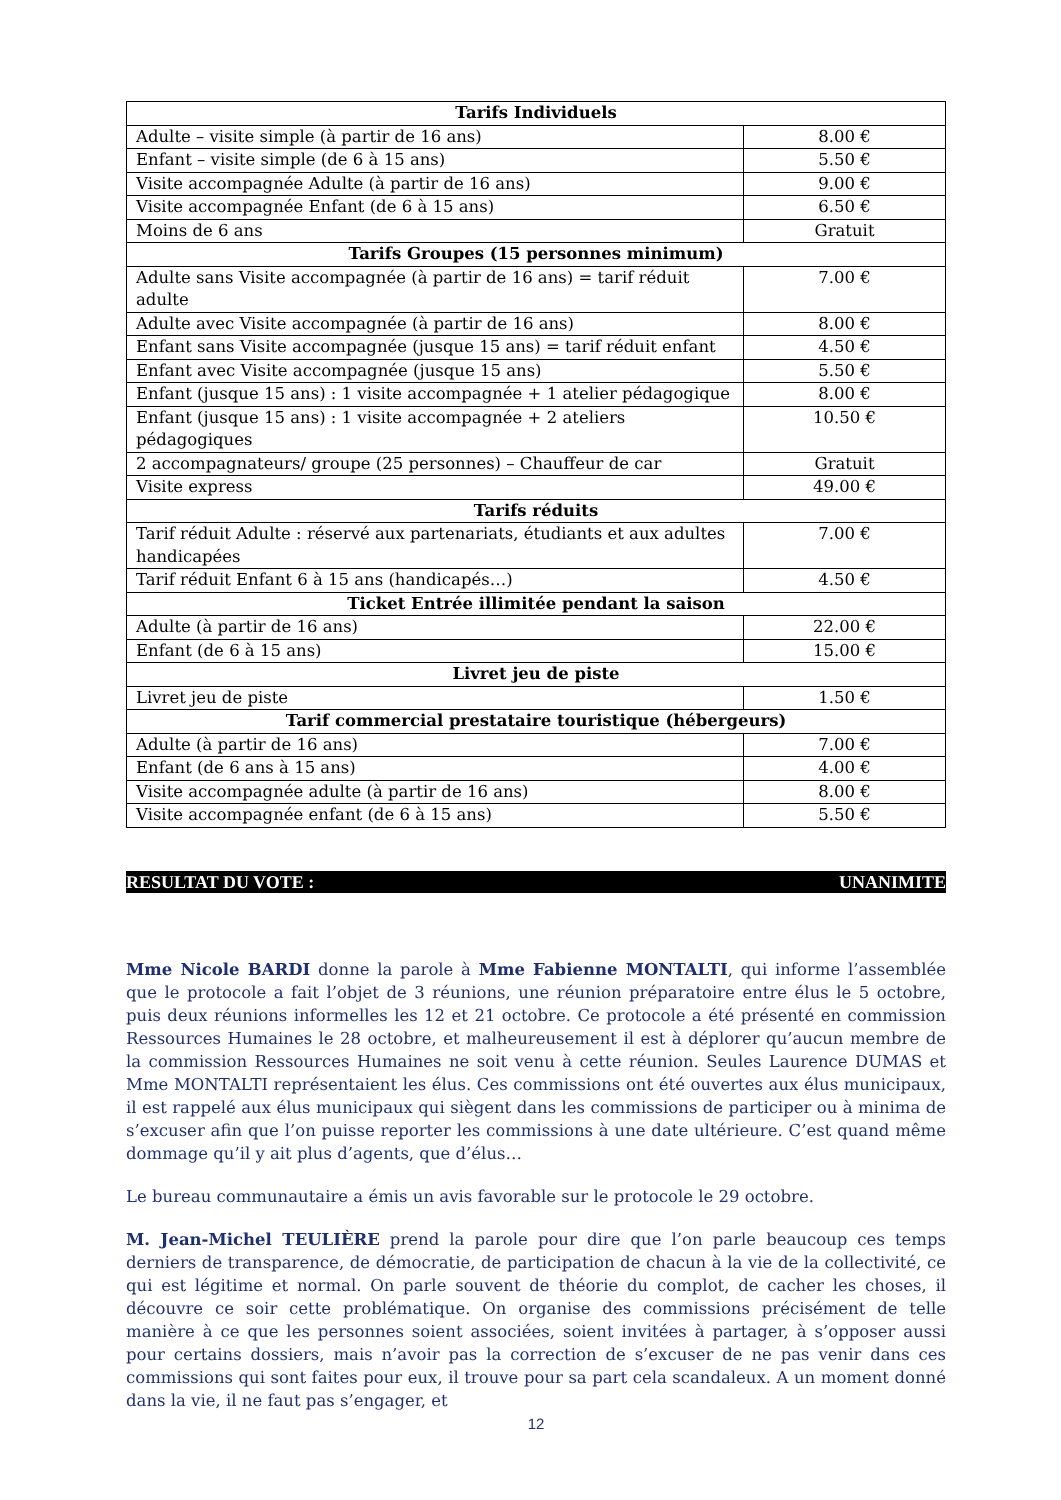| Tarifs Individuels | |
| --- | --- |
| Adulte – visite simple (à partir de 16 ans) | 8.00 € |
| Enfant – visite simple (de 6 à 15 ans) | 5.50 € |
| Visite accompagnée Adulte (à partir de 16 ans) | 9.00 € |
| Visite accompagnée Enfant (de 6 à 15 ans) | 6.50 € |
| Moins de 6 ans | Gratuit |
| Tarifs Groupes (15 personnes minimum) | |
| Adulte sans Visite accompagnée (à partir de 16 ans) = tarif réduit adulte | 7.00 € |
| Adulte avec Visite accompagnée (à partir de 16 ans) | 8.00 € |
| Enfant sans Visite accompagnée (jusque 15 ans) = tarif réduit enfant | 4.50 € |
| Enfant avec Visite accompagnée (jusque 15 ans) | 5.50 € |
| Enfant (jusque 15 ans) : 1 visite accompagnée + 1 atelier pédagogique | 8.00 € |
| Enfant (jusque 15 ans) : 1 visite accompagnée + 2 ateliers pédagogiques | 10.50 € |
| 2 accompagnateurs/ groupe (25 personnes) – Chauffeur de car | Gratuit |
| Visite express | 49.00 € |
| Tarifs réduits | |
| Tarif réduit Adulte : réservé aux partenariats, étudiants et aux adultes handicapées | 7.00 € |
| Tarif réduit Enfant 6 à 15 ans (handicapés…) | 4.50 € |
| Ticket Entrée illimitée pendant la saison | |
| Adulte (à partir de 16 ans) | 22.00 € |
| Enfant (de 6 à 15 ans) | 15.00 € |
| Livret jeu de piste | |
| Livret jeu de piste | 1.50 € |
| Tarif commercial prestataire touristique (hébergeurs) | |
| Adulte (à partir de 16 ans) | 7.00 € |
| Enfant (de 6 ans à 15 ans) | 4.00 € |
| Visite accompagnée adulte (à partir de 16 ans) | 8.00 € |
| Visite accompagnée enfant (de 6 à 15 ans) | 5.50 € |
RESULTAT DU VOTE : UNANIMITE
Mme Nicole BARDI donne la parole à Mme Fabienne MONTALTI, qui informe l’assemblée que le protocole a fait l’objet de 3 réunions, une réunion préparatoire entre élus le 5 octobre, puis deux réunions informelles les 12 et 21 octobre. Ce protocole a été présenté en commission Ressources Humaines le 28 octobre, et malheureusement il est à déplorer qu’aucun membre de la commission Ressources Humaines ne soit venu à cette réunion. Seules Laurence DUMAS et Mme MONTALTI représentaient les élus. Ces commissions ont été ouvertes aux élus municipaux, il est rappelé aux élus municipaux qui siègent dans les commissions de participer ou à minima de s’excuser afin que l’on puisse reporter les commissions à une date ultérieure. C’est quand même dommage qu’il y ait plus d’agents, que d’élus…
Le bureau communautaire a émis un avis favorable sur le protocole le 29 octobre.
M. Jean-Michel TEULIÈRE prend la parole pour dire que l’on parle beaucoup ces temps derniers de transparence, de démocratie, de participation de chacun à la vie de la collectivité, ce qui est légitime et normal. On parle souvent de théorie du complot, de cacher les choses, il découvre ce soir cette problématique. On organise des commissions précisément de telle manière à ce que les personnes soient associées, soient invitées à partager, à s’opposer aussi pour certains dossiers, mais n’avoir pas la correction de s’excuser de ne pas venir dans ces commissions qui sont faites pour eux, il trouve pour sa part cela scandaleux. A un moment donné dans la vie, il ne faut pas s’engager, et
12